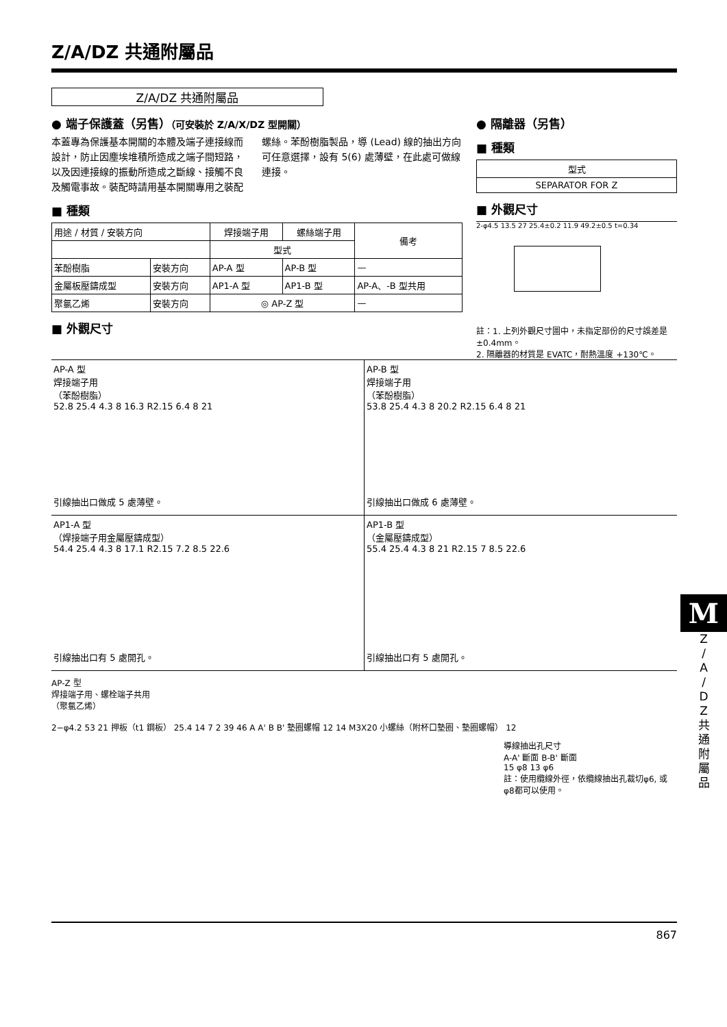Z/A/DZ 共通附屬品
Z/A/DZ 共通附屬品
● 端子保護蓋（另售）（可安裝於 Z/A/X/DZ 型開關）
本蓋專為保護基本開關的本體及端子連接線而設計，防止因塵埃堆積所造成之端子間短路，以及因連接線的振動所造成之斷線、接觸不良及觸電事故。裝配時請用基本開關專用之裝配螺絲。苯酚樹脂製品，導 (Lead) 線的抽出方向可任意選擇，設有 5(6) 處薄壁，在此處可做線連接。
■ 種類
| 用途 / 材質 / 安裝方向 | | 焊接端子用 | 螺絲端子用 | 備考 |
| --- | --- | --- | --- | --- |
| | | 型式 | | |
| 苯酚樹脂 | 安裝方向 | AP-A 型 | AP-B 型 | — |
| 金屬板壓鑄成型 | 安裝方向 | AP1-A 型 | AP1-B 型 | AP-A、-B 型共用 |
| 聚氯乙烯 | 安裝方向 | ◎ AP-Z 型 | | — |
■ 外觀尺寸
● 隔離器（另售）
■ 種類
| 型式 |
| SEPARATOR FOR Z |
■ 外觀尺寸
2-φ4.5 13.5 27 25.4±0.2 11.9 49.2±0.5 t=0.34
註：1. 上列外觀尺寸圖中，未指定部份的尺寸誤差是 ±0.4mm。
2. 隔離器的材質是 EVATC，耐熱溫度 +130℃。
AP-A 型
焊接端子用
（苯酚樹脂）
52.8 25.4 4.3 8 16.3 R2.15 6.4 8 21
引線抽出口做成 5 處薄壁。
AP-B 型
焊接端子用
（苯酚樹脂）
53.8 25.4 4.3 8 20.2 R2.15 6.4 8 21
引線抽出口做成 6 處薄壁。
AP1-A 型
（焊接端子用金屬壓鑄成型）
54.4 25.4 4.3 8 17.1 R2.15 7.2 8.5 22.6
引線抽出口有 5 處開孔。
AP1-B 型
（金屬壓鑄成型）
55.4 25.4 4.3 8 21 R2.15 7 8.5 22.6
引線抽出口有 5 處開孔。
AP-Z 型
焊接端子用、螺栓端子共用
（聚氯乙烯）
2−φ4.2 53 21 押板（t1 鋼板） 25.4 14 7 2 39 46 A A' B B' 墊圈螺帽 12 14 M3X20 小螺絲（附杯口墊圈、墊圈螺帽） 12
導線抽出孔尺寸
A-A' 斷面 B-B' 斷面
15 φ8 13 φ6
註：使用纜線外徑，依纜線抽出孔裁切φ6, 或φ8都可以使用。
867
M
Z
/
A
/
D
Z
共
通
附
屬
品